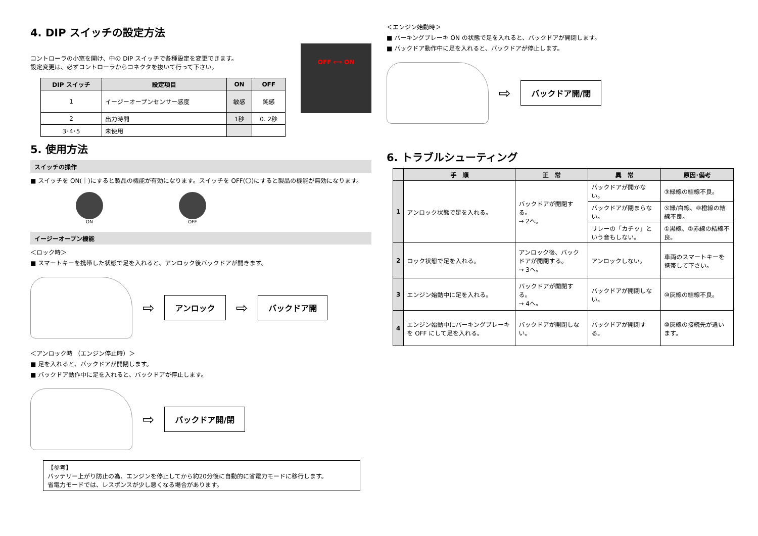4. DIP スイッチの設定方法
コントローラの小窓を開け、中の DIP スイッチで各種設定を変更できます。
設定変更は、必ずコントローラからコネクタを抜いて行って下さい。
| DIP スイッチ | 設定項目 | ON | OFF |
| --- | --- | --- | --- |
| 1 | イージーオープンセンサー感度 | 敏感 | 鈍感 |
| 2 | 出力時間 | 1秒 | 0. 2秒 |
| 3･4･5 | 未使用 | | |
OFF ⟺ ON
5. 使用方法
スイッチの操作
■ スイッチを ON(｜)にすると製品の機能が有効になります。スイッチを OFF(〇)にすると製品の機能が無効になります。
ON OFF
イージーオープン機能
＜ロック時＞
■ スマートキーを携帯した状態で足を入れると、アンロック後バックドアが開きます。
⇨ アンロック ⇨ バックドア開
＜アンロック時 （エンジン停止時）＞
■ 足を入れると、バックドアが開閉します。
■ バックドア動作中に足を入れると、バックドアが停止します。
⇨ バックドア開/閉
【参考】
バッテリー上がり防止の為、エンジンを停止してから約20分後に自動的に省電力モードに移行します。
省電力モードでは、レスポンスが少し悪くなる場合があります。
＜エンジン始動時＞
■ パーキングブレーキ ON の状態で足を入れると、バックドアが開閉します。
■ バックドア動作中に足を入れると、バックドアが停止します。
⇨ バックドア開/閉
6. トラブルシューティング
| | 手 順 | 正 常 | 異 常 | 原因･備考 |
| --- | --- | --- | --- | --- |
| 1 | アンロック状態で足を入れる。 | バックドアが開閉する。 → 2へ。 | バックドアが開かない。 | ③緑線の結線不良。 |
| | | | バックドアが閉まらない。 | ⑤緑/白線、⑧橙線の結線不良。 |
| | | | リレーの「カチッ」という音もしない。 | ①黒線、②赤線の結線不良。 |
| 2 | ロック状態で足を入れる。 | アンロック後、バックドアが開閉する。 → 3へ。 | アンロックしない。 | 車両のスマートキーを携帯して下さい。 |
| 3 | エンジン始動中に足を入れる。 | バックドアが開閉する。 → 4へ。 | バックドアが開閉しない。 | ⑩灰線の結線不良。 |
| 4 | エンジン始動中にパーキングブレーキを OFF にして足を入れる。 | バックドアが開閉しない。 | バックドアが開閉する。 | ⑩灰線の接続先が違います。 |